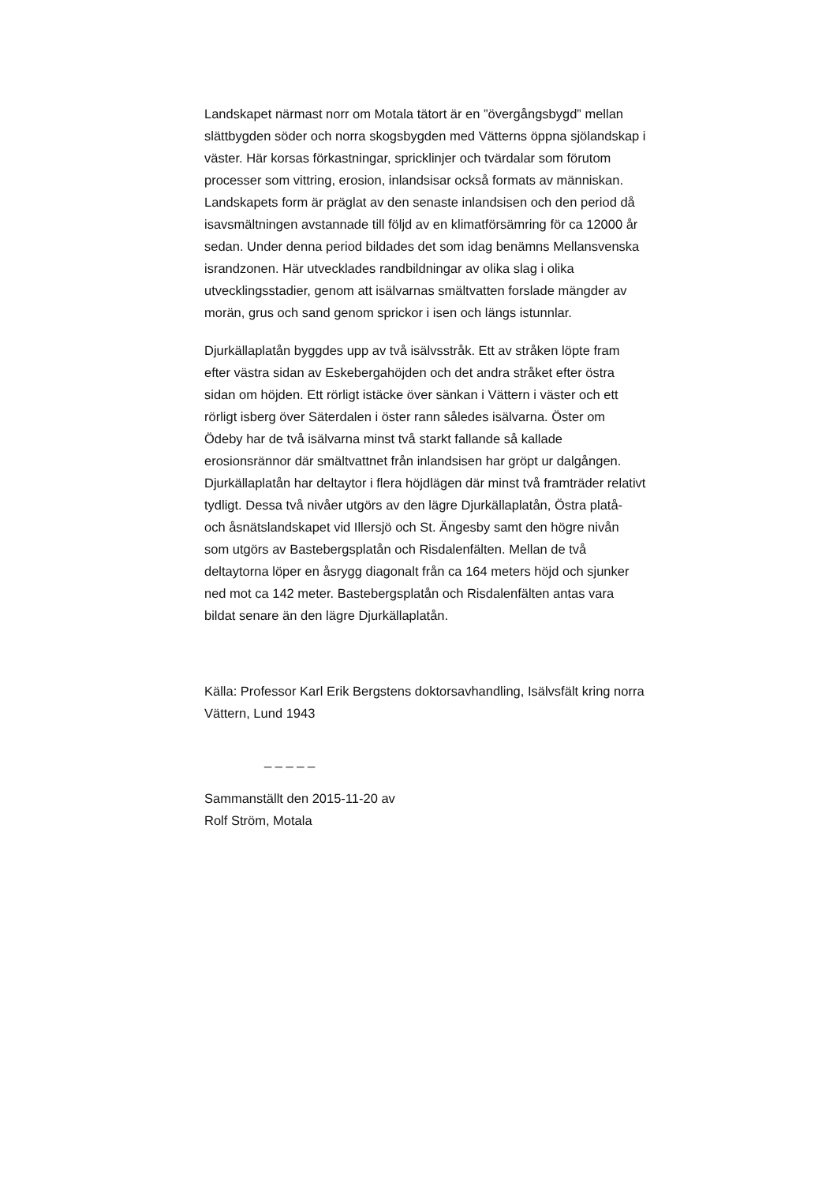Landskapet närmast norr om Motala tätort är en ”övergångsbygd” mellan slättbygden söder och norra skogsbygden med Vätterns öppna sjölandskap i väster. Här korsas förkastningar, spricklinjer och tvärdalar som förutom processer som vittring, erosion, inlandsisar också formats av människan. Landskapets form är präglat av den senaste inlandsisen och den period då isavsmältningen avstannade till följd av en klimatförsämring för ca 12000 år sedan. Under denna period bildades det som idag benämns Mellansvenska israndzonen. Här utvecklades randbildningar av olika slag i olika utvecklingsstadier, genom att isälvarnas smältvatten forslade mängder av morän, grus och sand genom sprickor i isen och längs istunnlar.
Djurkällaplatån byggdes upp av två isälvsstråk. Ett av stråken löpte fram efter västra sidan av Eskebergahöjden och det andra stråket efter östra sidan om höjden. Ett rörligt istäcke över sänkan i Vättern i väster och ett rörligt isberg över Säterdalen i öster rann således isälvarna. Öster om Ödeby har de två isälvarna minst två starkt fallande så kallade erosionsrännor där smältvattnet från inlandsisen har gröpt ur dalgången. Djurkällaplatån har deltaytor i flera höjdlägen där minst två framträder relativt tydligt. Dessa två nivåer utgörs av den lägre Djurkällaplatån, Östra platå- och åsnätslandskapet vid Illersjö och St. Ängesby samt den högre nivån som utgörs av Bastebergsplatån och Risdalenfälten. Mellan de två deltaytorna löper en åsrygg diagonalt från ca 164 meters höjd och sjunker ned mot ca 142 meter. Bastebergsplatån och Risdalenfälten antas vara bildat senare än den lägre Djurkällaplatån.
Källa: Professor Karl Erik Bergstens doktorsavhandling, Isälvsfält kring norra Vättern, Lund 1943
_ _ _ _ _
Sammanställt den 2015-11-20 av
Rolf Ström, Motala